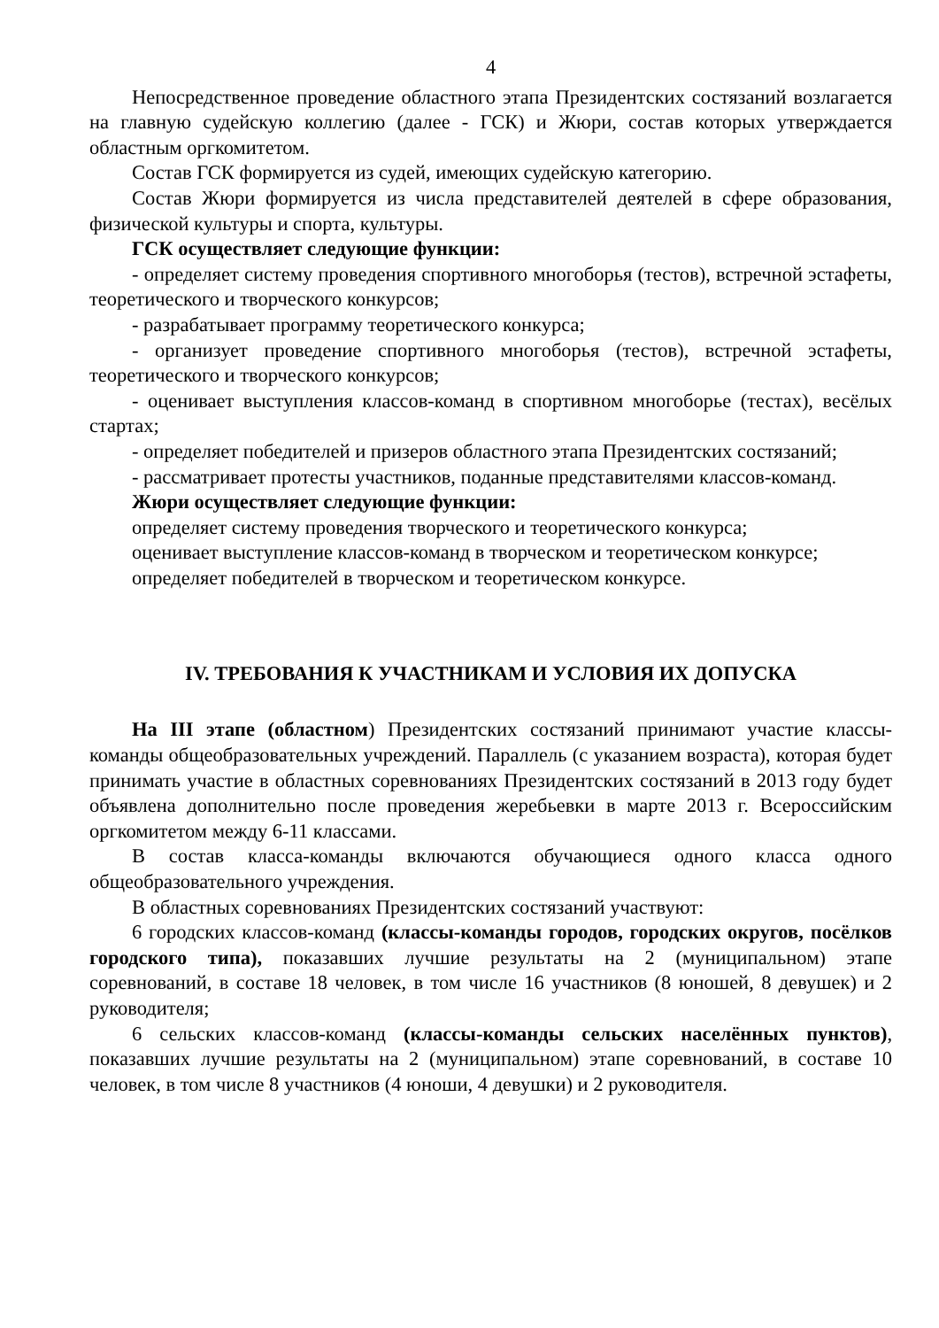4
Непосредственное проведение областного этапа Президентских состязаний возлагается на главную судейскую коллегию (далее - ГСК) и Жюри, состав которых утверждается областным оргкомитетом.
Состав ГСК формируется из судей, имеющих судейскую категорию.
Состав Жюри формируется из числа представителей деятелей в сфере образования, физической культуры и спорта, культуры.
ГСК осуществляет следующие функции:
- определяет систему проведения спортивного многоборья (тестов), встречной эстафеты, теоретического и творческого конкурсов;
- разрабатывает программу теоретического конкурса;
- организует проведение спортивного многоборья (тестов), встречной эстафеты, теоретического и творческого конкурсов;
- оценивает выступления классов-команд в спортивном многоборье (тестах), весёлых стартах;
- определяет победителей и призеров областного этапа Президентских состязаний;
- рассматривает протесты участников, поданные представителями классов-команд.
Жюри осуществляет следующие функции:
определяет систему проведения творческого и теоретического конкурса;
оценивает выступление классов-команд в творческом и теоретическом конкурсе;
определяет победителей в творческом и теоретическом конкурсе.
IV. ТРЕБОВАНИЯ К УЧАСТНИКАМ И УСЛОВИЯ ИХ ДОПУСКА
На III этапе (областном) Президентских состязаний принимают участие классы-команды общеобразовательных учреждений. Параллель (с указанием возраста), которая будет принимать участие в областных соревнованиях Президентских состязаний в 2013 году будет объявлена дополнительно после проведения жеребьевки в марте 2013 г. Всероссийским оргкомитетом между 6-11 классами.
В состав класса-команды включаются обучающиеся одного класса одного общеобразовательного учреждения.
В областных соревнованиях Президентских состязаний участвуют:
6 городских классов-команд (классы-команды городов, городских округов, посёлков городского типа), показавших лучшие результаты на 2 (муниципальном) этапе соревнований, в составе 18 человек, в том числе 16 участников (8 юношей, 8 девушек) и 2 руководителя;
6 сельских классов-команд (классы-команды сельских населённых пунктов), показавших лучшие результаты на 2 (муниципальном) этапе соревнований, в составе 10 человек, в том числе 8 участников (4 юноши, 4 девушки) и 2 руководителя.